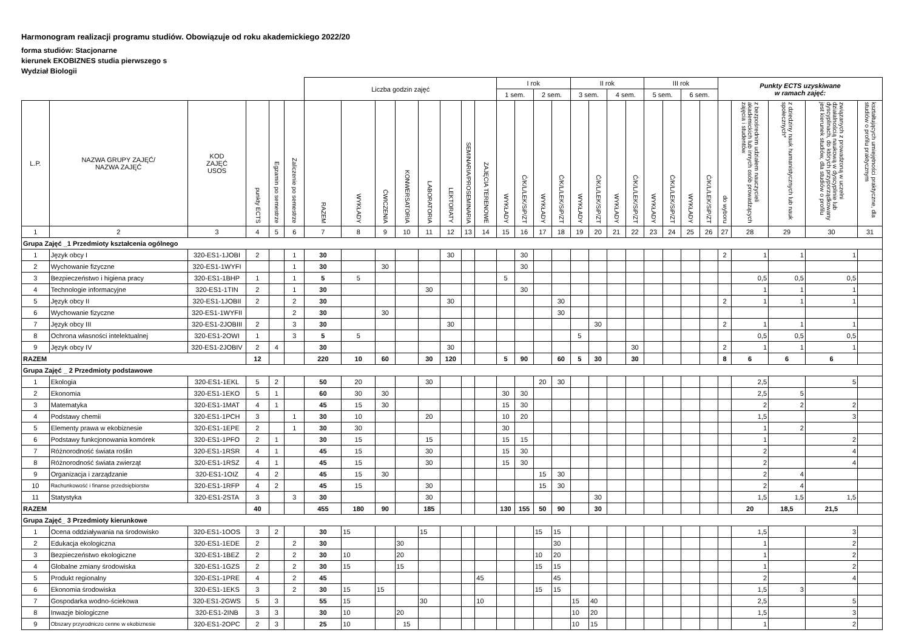Harmonogram realizacji programu studiów. Obowiązuje od roku akademickiego 2022/20
forma studiów: Stacjonarne
kierunek EKOBIZNES studia pierwszego s
Wydział Biologii
| | | | | | | Liczba godzin zajęć | | | | | | | | I rok | | | | II rok | | | | III rok | | | | Punkty ECTS uzyskiwane w ramach zajęć: | | | | |
| --- | --- | --- | --- | --- | --- | --- | --- | --- | --- | --- | --- | --- | --- | --- | --- | --- | --- | --- | --- | --- | --- | --- | --- | --- | --- | --- | --- | --- | --- | --- |
| | | | | | | | | | | | | | | 1 sem. | | 2 sem. | | 3 sem. | | 4 sem. | | 5 sem. | | 6 sem. | | | | | | |
| L.P. | NAZWA GRUPY ZAJĘĆ/ NAZWA ZAJĘĆ | KOD ZAJĘĆ USOS | punkty ECTS | Egzamin po semestrze | Zaliczenie po semestrze | RAZEM | WYKŁADY | ĆWICZENIA | KONWERSATORIA | LABORATORIA | LEKTORATY | SEMINARIA/PROSEMINARIA | ZAJĘCIA TERENOWE | WYKŁADY | Ć/K/L/LEK/SiP/ZT | WYKŁADY | Ć/K/L/LEK/SiP/ZT | WYKŁADY | Ć/K/L/LEK/SiP/ZT | WYKŁADY | Ć/K/L/LEK/SiP/ZT | WYKŁADY | Ć/K/L/LEK/SiP/ZT | WYKŁADY | Ć/K/L/LEK/SiP/ZT | do wyboru | z bezpośrednim udziałem nauczycieli akademickich lub innych osób prowadzących zajęcia i studentów | z dziedziny nauk humanistycznych lub nauk społecznych* | związanych z prowadzoną w uczelni działalnością naukową w dyscyplinie lub dyscyplinach, do których przyporządkowany jest kierunek studiów, dla studiów o profilu | kształtujących umiejętności praktyczne, dla studiów o profilu praktycznym |
| 1 | 2 | 3 | 4 | 5 | 6 | 7 | 8 | 9 | 10 | 11 | 12 | 13 | 14 | 15 | 16 | 17 | 18 | 19 | 20 | 21 | 22 | 23 | 24 | 25 | 26 | 27 | 28 | 29 | 30 | 31 |
| Grupa Zajęć _1 Przedmioty kształcenia ogólnego | | | | | | | | | | | | | | | | | | | | | | | | | | | | | | |
| 1 | Język obcy I | 320-ES1-1JOBI | 2 | | 1 | 30 | | | | | 30 | | | | 30 | | | | | | | | | | | 2 | 1 | 1 | 1 | |
| 2 | Wychowanie fizyczne | 320-ES1-1WYFI | | | 1 | 30 | | 30 | | | | | | | 30 | | | | | | | | | | | | | | | |
| 3 | Bezpieczeństwo i higiena pracy | 320-ES1-1BHP | 1 | | 1 | 5 | 5 | | | | | | | 5 | | | | | | | | | | | | | 0,5 | 0,5 | 0,5 | |
| 4 | Technologie informacyjne | 320-ES1-1TIN | 2 | | 1 | 30 | | | | 30 | | | | | 30 | | | | | | | | | | | | 1 | 1 | 1 | |
| 5 | Język obcy II | 320-ES1-1JOBII | 2 | | 2 | 30 | | | | | 30 | | | | | | 30 | | | | | | | | | 2 | 1 | 1 | 1 | |
| 6 | Wychowanie fizyczne | 320-ES1-1WYFII | | | 2 | 30 | | 30 | | | | | | | | | 30 | | | | | | | | | | | | | |
| 7 | Język obcy III | 320-ES1-2JOBIII | 2 | | 3 | 30 | | | | | 30 | | | | | | | | 30 | | | | | | | 2 | 1 | 1 | 1 | |
| 8 | Ochrona własności intelektualnej | 320-ES1-2OWI | 1 | | 3 | 5 | 5 | | | | | | | | | | | 5 | | | | | | | | | 0,5 | 0,5 | 0,5 | |
| 9 | Język obcy IV | 320-ES1-2JOBIV | 2 | 4 | | 30 | | | | | 30 | | | | | | | | | | 30 | | | | | 2 | 1 | 1 | 1 | |
| RAZEM | | | 12 | | | 220 | 10 | 60 | | 30 | 120 | | | 5 | 90 | | 60 | 5 | 30 | | 30 | | | | | 8 | 6 | 6 | 6 | |
| Grupa Zajęć _ 2 Przedmioty podstawowe | | | | | | | | | | | | | | | | | | | | | | | | | | | | | | |
| 1 | Ekologia | 320-ES1-1EKL | 5 | 2 | | 50 | 20 | | | 30 | | | | | | 20 | 30 | | | | | | | | | | 2,5 | | 5 | |
| 2 | Ekonomia | 320-ES1-1EKO | 5 | 1 | | 60 | 30 | 30 | | | | | | 30 | 30 | | | | | | | | | | | | 2,5 | 5 | | |
| 3 | Matematyka | 320-ES1-1MAT | 4 | 1 | | 45 | 15 | 30 | | | | | | 15 | 30 | | | | | | | | | | | | 2 | 2 | 2 | |
| 4 | Podstawy chemii | 320-ES1-1PCH | 3 | | 1 | 30 | 10 | | | 20 | | | | 10 | 20 | | | | | | | | | | | | 1,5 | | 3 | |
| 5 | Elementy prawa w ekobiznesie | 320-ES1-1EPE | 2 | | 1 | 30 | 30 | | | | | | | 30 | | | | | | | | | | | | | 1 | 2 | | |
| 6 | Podstawy funkcjonowania komórek | 320-ES1-1PFO | 2 | 1 | | 30 | 15 | | | 15 | | | | 15 | 15 | | | | | | | | | | | | 1 | | 2 | |
| 7 | Różnorodność świata roślin | 320-ES1-1RSR | 4 | 1 | | 45 | 15 | | | 30 | | | | 15 | 30 | | | | | | | | | | | | 2 | | 4 | |
| 8 | Różnorodność świata zwierząt | 320-ES1-1RSZ | 4 | 1 | | 45 | 15 | | | 30 | | | | 15 | 30 | | | | | | | | | | | | 2 | | 4 | |
| 9 | Organizacja i zarządzanie | 320-ES1-1OIZ | 4 | 2 | | 45 | 15 | 30 | | | | | | | | 15 | 30 | | | | | | | | | | 2 | 4 | | |
| 10 | Rachunkowość i finanse przedsiębiorstw | 320-ES1-1RFP | 4 | 2 | | 45 | 15 | | | 30 | | | | | | 15 | 30 | | | | | | | | | | 2 | 4 | | |
| 11 | Statystyka | 320-ES1-2STA | 3 | | 3 | 30 | | | | 30 | | | | | | | | | 30 | | | | | | | | 1,5 | 1,5 | 1,5 | |
| RAZEM | | | 40 | | | 455 | 180 | 90 | | 185 | | | | 130 | 155 | 50 | 90 | | 30 | | | | | | | | 20 | 18,5 | 21,5 | |
| Grupa Zajęć_ 3 Przedmioty kierunkowe | | | | | | | | | | | | | | | | | | | | | | | | | | | | | | |
| 1 | Ocena oddziaływania na środowisko | 320-ES1-1OOS | 3 | 2 | | 30 | 15 | | | 15 | | | | | | 15 | 15 | | | | | | | | | | 1,5 | | 3 | |
| 2 | Edukacja ekologiczna | 320-ES1-1EDE | 2 | | 2 | 30 | | | 30 | | | | | | | | 30 | | | | | | | | | | 1 | | 2 | |
| 3 | Bezpieczeństwo ekologiczne | 320-ES1-1BEZ | 2 | | 2 | 30 | 10 | | 20 | | | | | | | 10 | 20 | | | | | | | | | | 1 | | 2 | |
| 4 | Globalne zmiany środowiska | 320-ES1-1GZS | 2 | | 2 | 30 | 15 | | 15 | | | | | | | 15 | 15 | | | | | | | | | | 1 | | 2 | |
| 5 | Produkt regionalny | 320-ES1-1PRE | 4 | | 2 | 45 | | | | | | | 45 | | | | 45 | | | | | | | | | | 2 | | 4 | |
| 6 | Ekonomia środowiska | 320-ES1-1EKS | 3 | | 2 | 30 | 15 | 15 | | | | | | | | 15 | 15 | | | | | | | | | | 1,5 | 3 | | |
| 7 | Gospodarka wodno-ściekowa | 320-ES1-2GWS | 5 | 3 | | 55 | 15 | | | 30 | | | 10 | | | | | 15 | 40 | | | | | | | | 2,5 | | 5 | |
| 8 | Inwazje biologiczne | 320-ES1-2INB | 3 | 3 | | 30 | 10 | | 20 | | | | | | | | | 10 | 20 | | | | | | | | 1,5 | | 3 | |
| 9 | Obszary przyrodniczo cenne w ekobiznesie | 320-ES1-2OPC | 2 | 3 | | 25 | 10 | | 15 | | | | | | | | | 10 | 15 | | | | | | | | 1 | | 2 | |